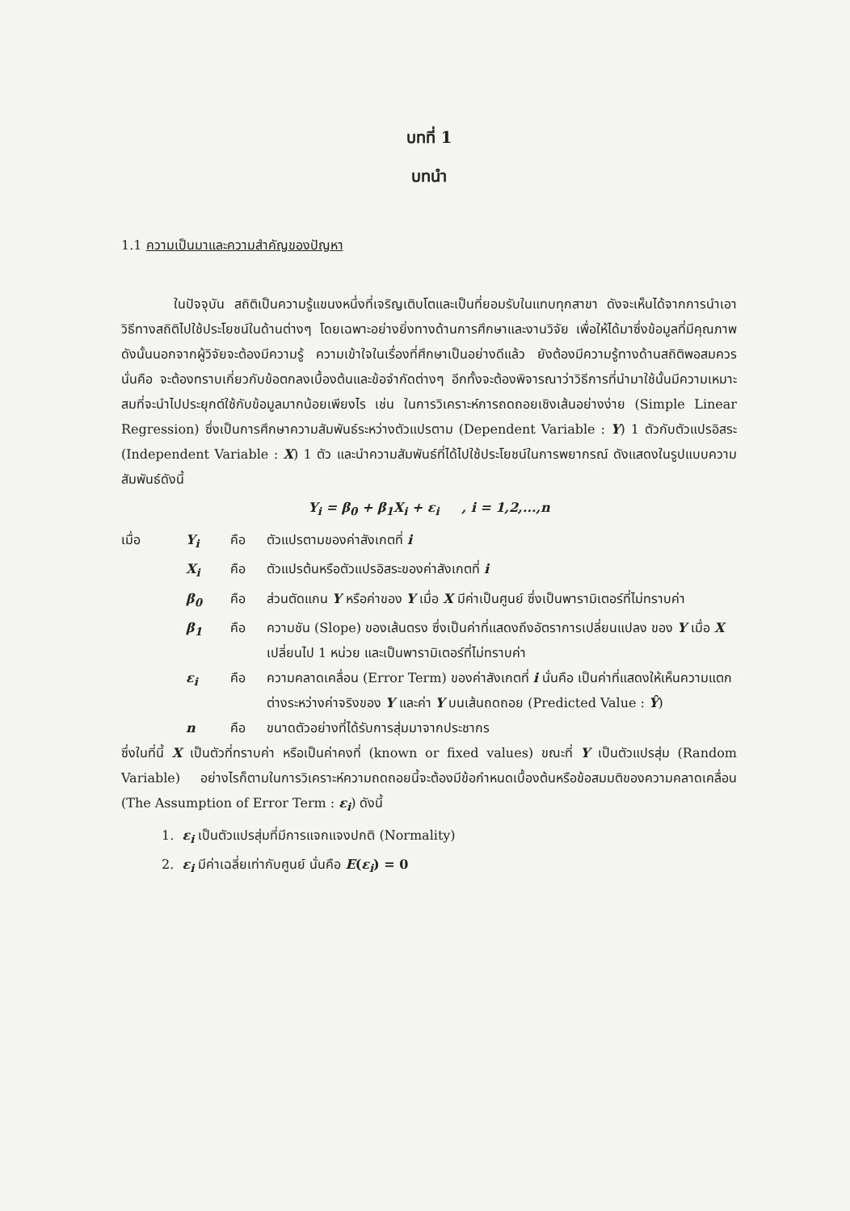บทที่ 1
บทนำ
1.1 ความเป็นมาและความสำคัญของปัญหา
ในปัจจุบัน สถิติเป็นความรู้แขนงหนึ่งที่เจริญเติบโตและเป็นที่ยอมรับในแทบทุกสาขา ดังจะเห็นได้จากการนำเอาวิธีทางสถิติไปใช้ประโยชน์ในด้านต่างๆ โดยเฉพาะอย่างยิ่งทางด้านการศึกษาและงานวิจัย เพื่อให้ได้มาซึ่งข้อมูลที่มีคุณภาพ ดังนั้นนอกจากผู้วิจัยจะต้องมีความรู้ ความเข้าใจในเรื่องที่ศึกษาเป็นอย่างดีแล้ว ยังต้องมีความรู้ทางด้านสถิติพอสมควร นั่นคือ จะต้องทราบเกี่ยวกับข้อตกลงเบื้องต้นและข้อจำกัดต่างๆ อีกทั้งจะต้องพิจารณาว่าวิธีการที่นำมาใช้นั้นมีความเหมาะสมที่จะนำไปประยุกต์ใช้กับข้อมูลมากน้อยเพียงไร เช่น ในการวิเคราะห์การถดถอยเชิงเส้นอย่างง่าย (Simple Linear Regression) ซึ่งเป็นการศึกษาความสัมพันธ์ระหว่างตัวแปรตาม (Dependent Variable : Y) 1 ตัวกับตัวแปรอิสระ (Independent Variable : X) 1 ตัว และนำความสัมพันธ์ที่ได้ไปใช้ประโยชน์ในการพยากรณ์ ดังแสดงในรูปแบบความสัมพันธ์ดังนี้
Y<sub>i</sub> = β<sub>0</sub> + β<sub>1</sub>X<sub>i</sub> + ε<sub>i</sub> , i = 1,2,...,n
เมื่อ Y<sub>i</sub> คือ ตัวแปรตามของค่าสังเกตที่ i
X<sub>i</sub> คือ ตัวแปรต้นหรือตัวแปรอิสระของค่าสังเกตที่ i
β<sub>0</sub> คือ ส่วนตัดแกน Y หรือค่าของ Y เมื่อ X มีค่าเป็นศูนย์ ซึ่งเป็นพารามิเตอร์ที่ไม่ทราบค่า
β<sub>1</sub> คือ ความชัน (Slope) ของเส้นตรง ซึ่งเป็นค่าที่แสดงถึงอัตราการเปลี่ยนแปลง ของ Y เมื่อ X เปลี่ยนไป 1 หน่วย และเป็นพารามิเตอร์ที่ไม่ทราบค่า
ε<sub>i</sub> คือ ความคลาดเคลื่อน (Error Term) ของค่าสังเกตที่ i นั่นคือ เป็นค่าที่แสดงให้เห็นความแตกต่างระหว่างค่าจริงของ Y และค่า Y บนเส้นถดถอย (Predicted Value : Ŷ)
n คือ ขนาดตัวอย่างที่ได้รับการสุ่มมาจากประชากร
ซึ่งในที่นี้ X เป็นตัวที่ทราบค่า หรือเป็นค่าคงที่ (known or fixed values) ขณะที่ Y เป็นตัวแปรสุ่ม (Random Variable) อย่างไรก็ตามในการวิเคราะห์ความถดถอยนี้จะต้องมีข้อกำหนดเบื้องต้นหรือข้อสมมติของความคลาดเคลื่อน (The Assumption of Error Term : ε<sub>i</sub>) ดังนี้
1. ε<sub>i</sub> เป็นตัวแปรสุ่มที่มีการแจกแจงปกติ (Normality)
2. ε<sub>i</sub> มีค่าเฉลี่ยเท่ากับศูนย์ นั่นคือ E(ε<sub>i</sub>) = 0